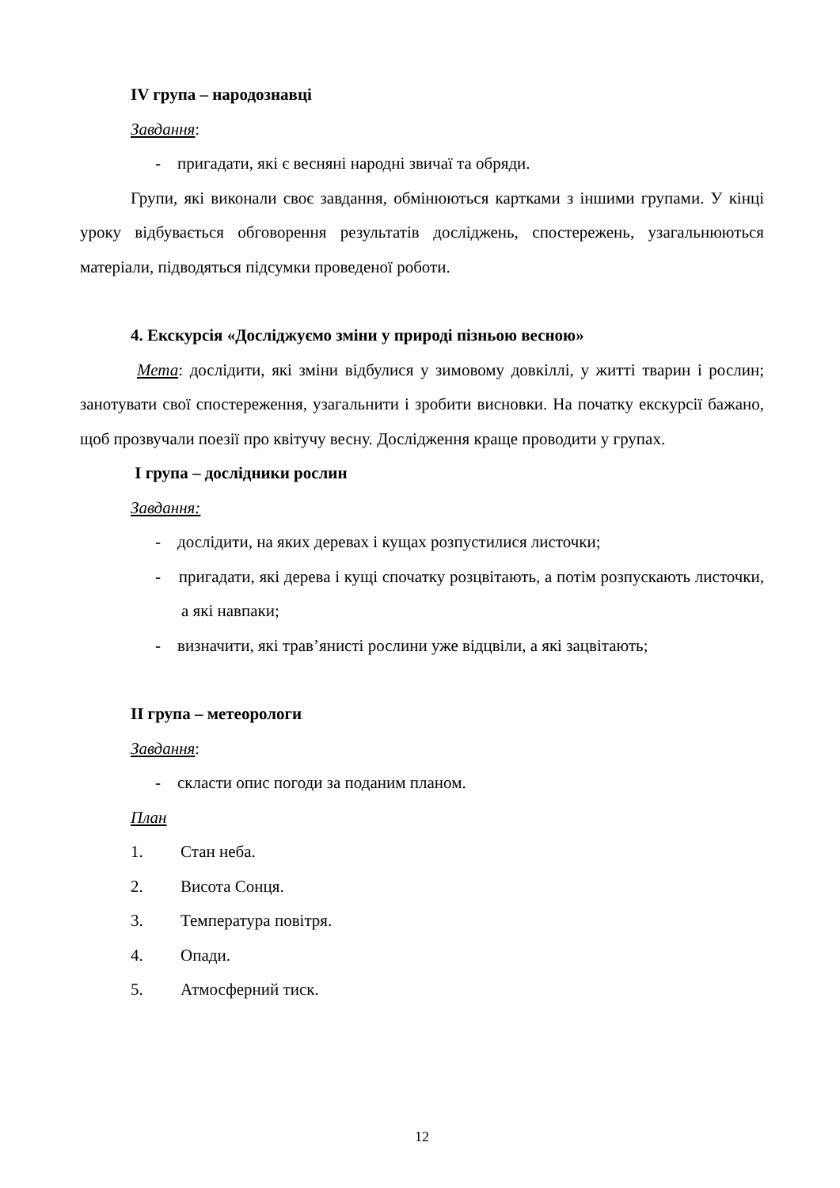IV група – народознавці
Завдання:
- пригадати, які є весняні народні звичаї та обряди.
Групи, які виконали своє завдання, обмінюються картками з іншими групами. У кінці уроку відбувається обговорення результатів досліджень, спостережень, узагальнюються матеріали, підводяться підсумки проведеної роботи.
4. Екскурсія «Досліджуємо зміни у природі пізньою весною»
Мета: дослідити, які зміни відбулися у зимовому довкіллі, у житті тварин і рослин; занотувати свої спостереження, узагальнити і зробити висновки. На початку екскурсії бажано, щоб прозвучали поезії про квітучу весну. Дослідження краще проводити у групах.
I група – дослідники рослин
Завдання:
- дослідити, на яких деревах і кущах розпустилися листочки;
- пригадати, які дерева і кущі спочатку розцвітають, а потім розпускають листочки, а які навпаки;
- визначити, які трав’янисті рослини уже відцвіли, а які зацвітають;
II група – метеорологи
Завдання:
- скласти опис погоди за поданим планом.
План
1. Стан неба.
2. Висота Сонця.
3. Температура повітря.
4. Опади.
5. Атмосферний тиск.
12